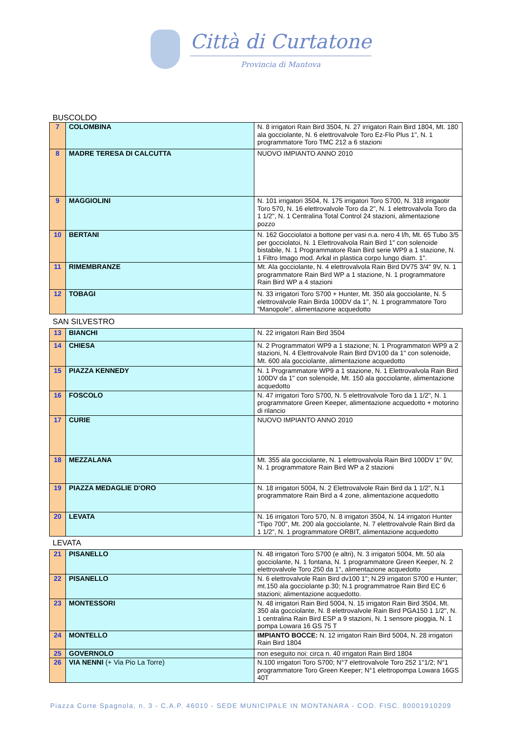Città di Curtatone Provincia di Mantova
BUSCOLDO
| 7 | COLOMBINA | N. 8 irrigatori Rain Bird 3504, N. 27 irrigatori Rain Bird 1804, Mt. 180 ala gocciolante, N. 6 elettrovalvole Toro Ez-Flo Plus 1", N. 1 programmatore Toro TMC 212 a 6 stazioni |
| 8 | MADRE TERESA DI CALCUTTA | NUOVO IMPIANTO ANNO 2010 |
| 9 | MAGGIOLINI | N. 101 irrigatori 3504, N. 175 irrigatori Toro S700, N. 318 irrigaotir Toro 570, N. 16 elettrovalvole Toro da 2", N. 1 elettrovalvola Toro da 1 1/2", N. 1 Centralina Total Control 24 stazioni, alimentazione pozzo |
| 10 | BERTANI | N. 162 Gocciolatoi a bottone per vasi n.a. nero 4 l/h, Mt. 65 Tubo 3/5 per gocciolatoi, N. 1 Elettrovalvola Rain Bird 1" con solenoide bistabile, N. 1 Programmatore Rain Bird serie WP9 a 1 stazione, N. 1 Filtro Imago mod. Arkal in plastica corpo lungo diam. 1". |
| 11 | RIMEMBRANZE | Mt. Ala gocciolante, N. 4 elettrovalvola Rain Bird DV75 3/4" 9V, N. 1 programmatore Rain Bird WP a 1 stazione, N. 1 programmatore Rain Bird WP a 4 stazioni |
| 12 | TOBAGI | N. 33 irrigatori Toro S700 + Hunter, Mt. 350 ala gocciolante, N. 5 elettrovalvole Rain Birda 100DV da 1", N. 1 programmatore Toro "Manopole", alimentazione acquedotto |
SAN SILVESTRO
| 13 | BIANCHI | N. 22 irrigatori Rain Bird 3504 |
| 14 | CHIESA | N. 2 Programmatori WP9 a 1 stazione; N. 1 Programmatori WP9 a 2 stazioni, N. 4 Elettrovalvole Rain Bird DV100 da 1" con solenoide, Mt. 600 ala gocciolante, alimentazione acquedotto |
| 15 | PIAZZA KENNEDY | N. 1 Programmatore WP9 a 1 stazione, N. 1 Elettrovalvola Rain Bird 100DV da 1" con solenoide, Mt. 150 ala gocciolante, alimentazione acquedotto |
| 16 | FOSCOLO | N. 47 irrigatori Toro S700, N. 5 elettrovalvole Toro da 1 1/2", N. 1 programmatore Green Keeper, alimentazione acquedotto + motorino di rilancio |
| 17 | CURIE | NUOVO IMPIANTO ANNO 2010 |
| 18 | MEZZALANA | Mt. 355 ala gocciolante, N. 1 elettrovalvola Rain Bird 100DV 1" 9V, N. 1 programmatore Rain Bird WP a 2 stazioni |
| 19 | PIAZZA MEDAGLIE D'ORO | N. 18 irrigatori 5004, N. 2 Elettrovalvole Rain Bird da 1 1/2", N.1 programmatore Rain Bird a 4 zone, alimentazione acquedotto |
| 20 | LEVATA | N. 16 irrigatori Toro 570, N. 8 irrigatori 3504, N. 14 irrigatori Hunter "Tipo 700", Mt. 200 ala gocciolante, N. 7 elettrovalvole Rain Bird da 1 1/2", N. 1 programmatore ORBIT, alimentazione acquedotto |
LEVATA
| 21 | PISANELLO | N. 48 irrigatori Toro S700 (e altri), N. 3 irrigatori 5004, Mt. 50 ala gocciolante, N. 1 fontana, N. 1 programmatore Green Keeper, N. 2 elettrovalvole Toro 250 da 1", alimentazione acquedotto |
| 22 | PISANELLO | N. 6 elettrovalvole Rain Bird dv100 1"; N.29 irrigatori S700 e Hunter; mt.150 ala gocciolante p.30; N.1 programmatroe Rain Bird EC 6 stazioni; alimentazione acquedotto. |
| 23 | MONTESSORI | N. 48 irrigatori Rain Bird 5004, N. 15 irrigatori Rain Bird 3504, Mt. 350 ala gocciolante, N. 8 elettrovalvole Rain Bird PGA150 1 1/2", N. 1 centralina Rain Bird ESP a 9 stazioni, N. 1 sensore pioggia, N. 1 pompa Lowara 16 GS 75 T |
| 24 | MONTELLO | IMPIANTO BOCCE: N. 12 irrigatori Rain Bird 5004, N. 28 irrigatori Rain Bird 1804 |
| 25 | GOVERNOLO | non eseguito noi: circa n. 40 irrigatori Rain Bird 1804 |
| 26 | VIA NENNI (+ Via Pio La Torre) | N.100 irrigatori Toro S700; N°7 elettrovalvole Toro 252 1"1/2; N°1 programmatore Toro Green Keeper; N°1 elettropompa Lowara 16GS 40T |
Piazza Corte Spagnola, n. 3 - C.A.P. 46010 - SEDE MUNICIPALE IN MONTANARA - COD. FISC. 80001910209